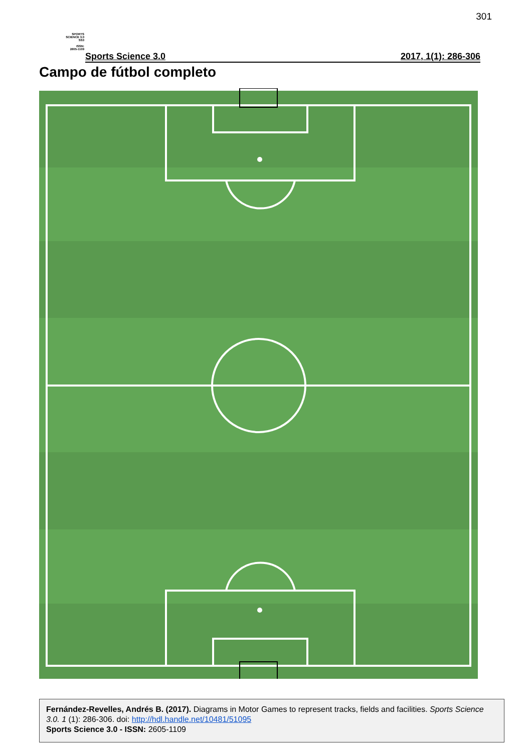301
SPORTS
SCIENCE 3.0
SS3
ISSN:
2605-1109
Sports Science 3.0 2017, 1(1): 286-306
Campo de fútbol completo
Fernández-Revelles, Andrés B. (2017). Diagrams in Motor Games to represent tracks, fields and facilities. Sports Science 3.0. 1 (1): 286-306. doi: http://hdl.handle.net/10481/51095
Sports Science 3.0 - ISSN: 2605-1109